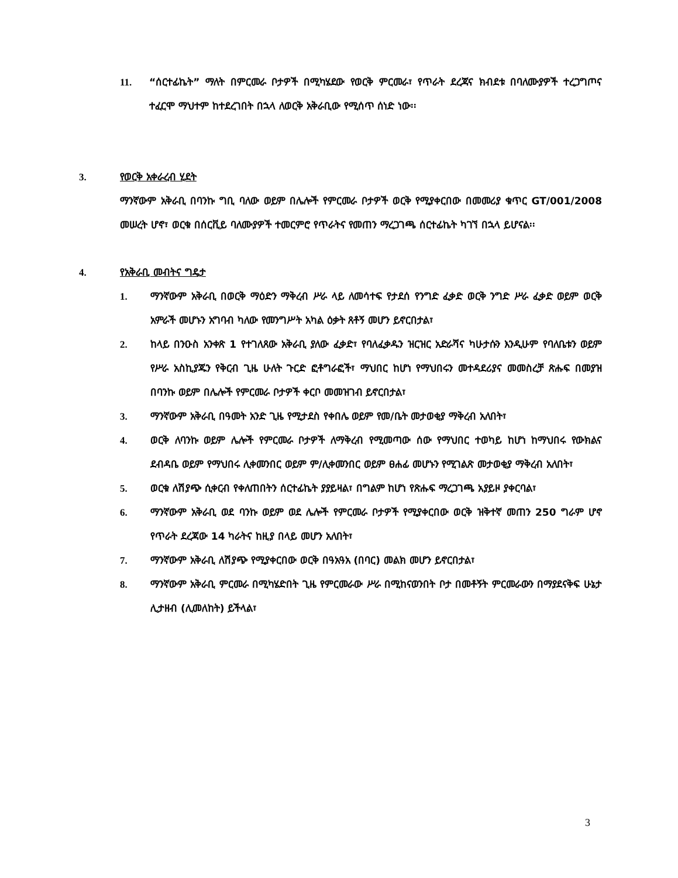11. “ሰርተፊኬት” ማለት በምርመራ ቦታዎች በሚካሄደው የወርቅ ምርመራ፣ የጥራት ደረጃና ክብደቱ በባለሙያዎች ተረጋግጦና ተፈርሞ ማህተም ከተደረገበት በኋላ ለወርቅ አቅራቢው የሚሰጥ ሰነድ ነው፡፡
3. የወርቅ አቀራረብ ሂደት
ማንኛውም አቅራቢ በባንኩ ግቢ ባለው ወይም በሌሎች የምርመራ ቦታዎች ወርቅ የሚያቀርበው በመመሪያ ቁጥር GT/001/2008 መሠረት ሆኖ፣ ወርቁ በሰርቪይ ባለሙያዎች ተመርምሮ የጥራትና የመጠን ማረጋገጫ ሰርተፊኬት ካገኘ በኋላ ይሆናል፡፡
4. የአቅራቢ መብትና ግዴታ
1. ማንኛውም አቅራቢ በወርቅ ማዕድን ማቅረብ ሥራ ላይ ለመሳተፍ የታደሰ የንግድ ፈቃድ ወርቅ ንግድ ሥራ ፈቃድ ወይም ወርቅ አምራች መሆኑን አግባብ ካለው የመንግሥት አካል ዕቃት ጸቶኝ መሆን ይኖርበታል፣
2. ከላይ በንዑስ አንቀጽ 1 የተገለጸው አቅራቢ ያለው ፈቃድ፣ የባለፈቃዱን ዝርዝር አድራሻና ካሁታሱን እንዲሁም የባለቤቱን ወይም የሥራ አስኪያጁን የቅርብ ጊዜ ሁለት ጉርድ ፎቶግራፎች፣ ማህበር ከሆነ የማህበሩን መተዳደሪያና መመስረቻ ጽሑፍ በመያዝ በባንኩ ወይም በሌሎች የምርመራ ቦታዎች ቀርቦ መመዝገብ ይኖርበታል፣
3. ማንኛውም አቅራቢ በዓመት አንድ ጊዜ የሚታደስ የቀበሌ ወይም የመ/ቤት መታወቂያ ማቅረብ አለበት፣
4. ወርቅ ለባንኩ ወይም ሌሎች የምርመራ ቦታዎች ለማቅረብ የሚመጣው ሰው የማህበር ተወካይ ከሆነ ከማህበሩ የውክልና ደብዳቤ ወይም የማህበሩ ሊቀመንበር ወይም ም/ሊቀመንበር ወይም ፀሐፊ መሆኑን የሚገልጽ መታወቂያ ማቅረብ አለበት፣
5. ወርቁ ለሽያጭ ሲቀርብ የቀለጠበትን ሰርተፊኬት ያያይዛል፣ በግልም ከሆነ የጽሑፍ ማረጋገጫ አያይዞ ያቀርባል፣
6. ማንኛውም አቅራቢ ወደ ባንኩ ወይም ወደ ሌሎች የምርመራ ቦታዎች የሚያቀርበው ወርቅ ዝቅተኛ መጠን 250 ግራም ሆኖ የጥራት ደረጃው 14 ካራትና ከዚያ በላይ መሆን አለበት፣
7. ማንኛውም አቅራቢ ለሽያጭ የሚያቀርበው ወርቅ በዓአዓአ (በባር) መልክ መሆን ይኖርበታል፣
8. ማንኛውም አቅራቢ ምርመራ በሚካሄድበት ጊዜ የምርመራው ሥራ በሚከናወንበት ቦታ በመቶኝት ምርመራውን በማያደናቅፍ ሁኔታ ሊታዘብ (ሊመለከት) ይችላል፣
3